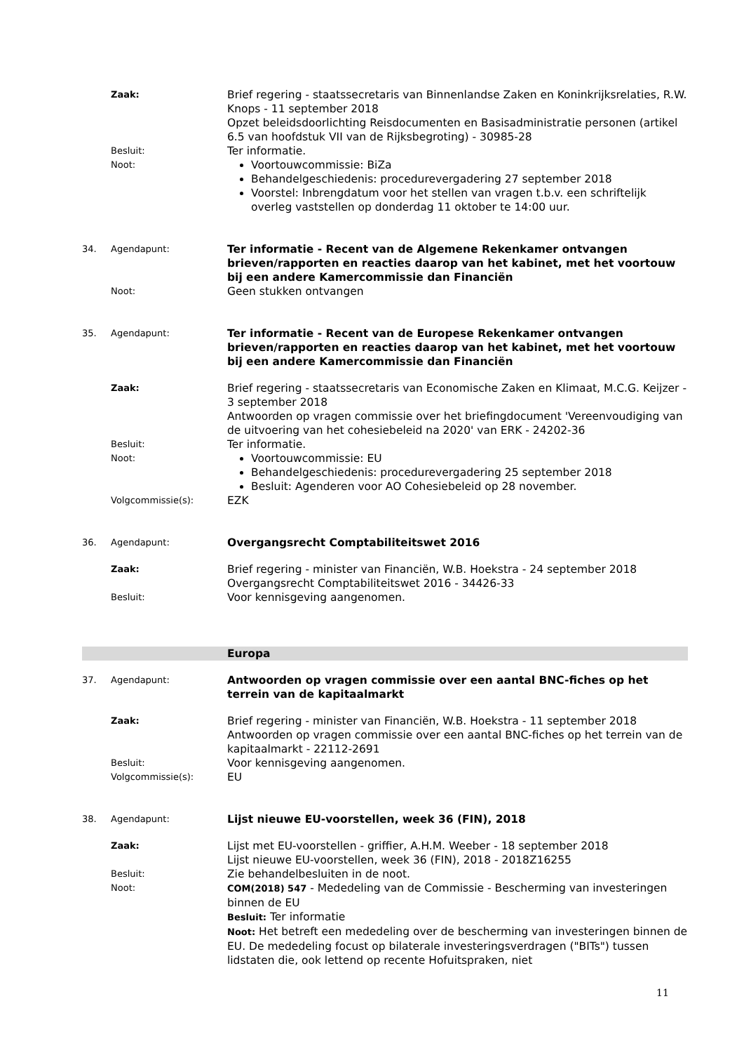Zaak:
Brief regering - staatssecretaris van Binnenlandse Zaken en Koninkrijksrelaties, R.W. Knops - 11 september 2018
Opzet beleidsdoorlichting Reisdocumenten en Basisadministratie personen (artikel 6.5 van hoofdstuk VII van de Rijksbegroting) - 30985-28
Besluit:
Ter informatie.
Noot:
Voortouwcommissie: BiZa
Behandelgeschiedenis: procedurevergadering 27 september 2018
Voorstel: Inbrengdatum voor het stellen van vragen t.b.v. een schriftelijk overleg vaststellen op donderdag 11 oktober te 14:00 uur.
34. Agendapunt:
Ter informatie - Recent van de Algemene Rekenkamer ontvangen brieven/rapporten en reacties daarop van het kabinet, met het voortouw bij een andere Kamercommissie dan Financiën
Noot:
Geen stukken ontvangen
35. Agendapunt:
Ter informatie - Recent van de Europese Rekenkamer ontvangen brieven/rapporten en reacties daarop van het kabinet, met het voortouw bij een andere Kamercommissie dan Financiën
Zaak:
Brief regering - staatssecretaris van Economische Zaken en Klimaat, M.C.G. Keijzer - 3 september 2018
Antwoorden op vragen commissie over het briefingdocument 'Vereenvoudiging van de uitvoering van het cohesiebeleid na 2020' van ERK - 24202-36
Besluit:
Ter informatie.
Noot:
Voortouwcommissie: EU
Behandelgeschiedenis: procedurevergadering 25 september 2018
Besluit: Agenderen voor AO Cohesiebeleid op 28 november.
Volgcommissie(s):
EZK
36. Agendapunt:
Overgangsrecht Comptabiliteitswet 2016
Zaak:
Brief regering - minister van Financiën, W.B. Hoekstra - 24 september 2018
Overgangsrecht Comptabiliteitswet 2016 - 34426-33
Besluit:
Voor kennisgeving aangenomen.
Europa
37. Agendapunt:
Antwoorden op vragen commissie over een aantal BNC-fiches op het terrein van de kapitaalmarkt
Zaak:
Brief regering - minister van Financiën, W.B. Hoekstra - 11 september 2018
Antwoorden op vragen commissie over een aantal BNC-fiches op het terrein van de kapitaalmarkt - 22112-2691
Besluit:
Voor kennisgeving aangenomen.
Volgcommissie(s):
EU
38. Agendapunt:
Lijst nieuwe EU-voorstellen, week 36 (FIN), 2018
Zaak:
Lijst met EU-voorstellen - griffier, A.H.M. Weeber - 18 september 2018
Lijst nieuwe EU-voorstellen, week 36 (FIN), 2018 - 2018Z16255
Besluit:
Zie behandelbesluiten in de noot.
Noot: COM(2018) 547 - Mededeling van de Commissie - Bescherming van investeringen binnen de EU
Besluit: Ter informatie
Noot: Het betreft een mededeling over de bescherming van investeringen binnen de EU. De mededeling focust op bilaterale investeringsverdragen ("BITs") tussen lidstaten die, ook lettend op recente Hofuitspraken, niet
11